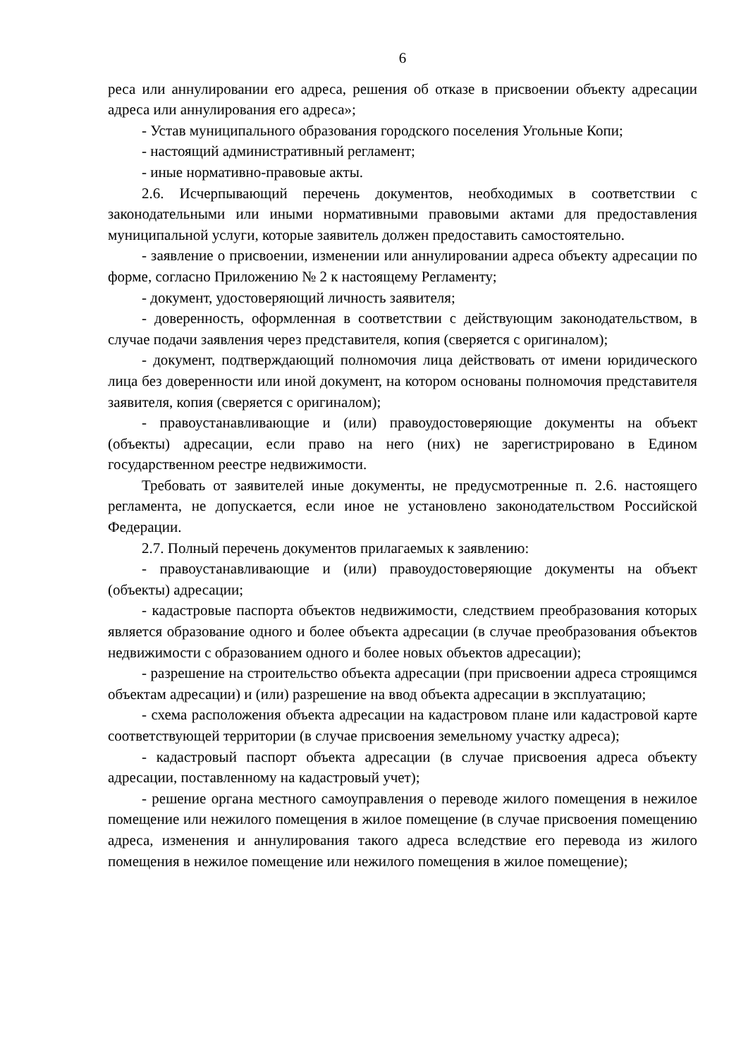6
реса или аннулировании его адреса, решения об отказе в присвоении объекту адресации адреса или аннулирования его адреса»;
- Устав муниципального образования городского поселения Угольные Копи;
- настоящий административный регламент;
- иные нормативно-правовые акты.
2.6. Исчерпывающий перечень документов, необходимых в соответствии с законодательными или иными нормативными правовыми актами для предоставления муниципальной услуги, которые заявитель должен предоставить самостоятельно.
- заявление о присвоении, изменении или аннулировании адреса объекту адресации по форме, согласно Приложению № 2 к настоящему Регламенту;
- документ, удостоверяющий личность заявителя;
- доверенность, оформленная в соответствии с действующим законодательством, в случае подачи заявления через представителя, копия (сверяется с оригиналом);
- документ, подтверждающий полномочия лица действовать от имени юридического лица без доверенности или иной документ, на котором основаны полномочия представителя заявителя, копия (сверяется с оригиналом);
- правоустанавливающие и (или) правоудостоверяющие документы на объект (объекты) адресации, если право на него (них) не зарегистрировано в Едином государственном реестре недвижимости.
Требовать от заявителей иные документы, не предусмотренные п. 2.6. настоящего регламента, не допускается, если иное не установлено законодательством Российской Федерации.
2.7. Полный перечень документов прилагаемых к заявлению:
- правоустанавливающие и (или) правоудостоверяющие документы на объект (объекты) адресации;
- кадастровые паспорта объектов недвижимости, следствием преобразования которых является образование одного и более объекта адресации (в случае преобразования объектов недвижимости с образованием одного и более новых объектов адресации);
- разрешение на строительство объекта адресации (при присвоении адреса строящимся объектам адресации) и (или) разрешение на ввод объекта адресации в эксплуатацию;
- схема расположения объекта адресации на кадастровом плане или кадастровой карте соответствующей территории (в случае присвоения земельному участку адреса);
- кадастровый паспорт объекта адресации (в случае присвоения адреса объекту адресации, поставленному на кадастровый учет);
- решение органа местного самоуправления о переводе жилого помещения в нежилое помещение или нежилого помещения в жилое помещение (в случае присвоения помещению адреса, изменения и аннулирования такого адреса вследствие его перевода из жилого помещения в нежилое помещение или нежилого помещения в жилое помещение);